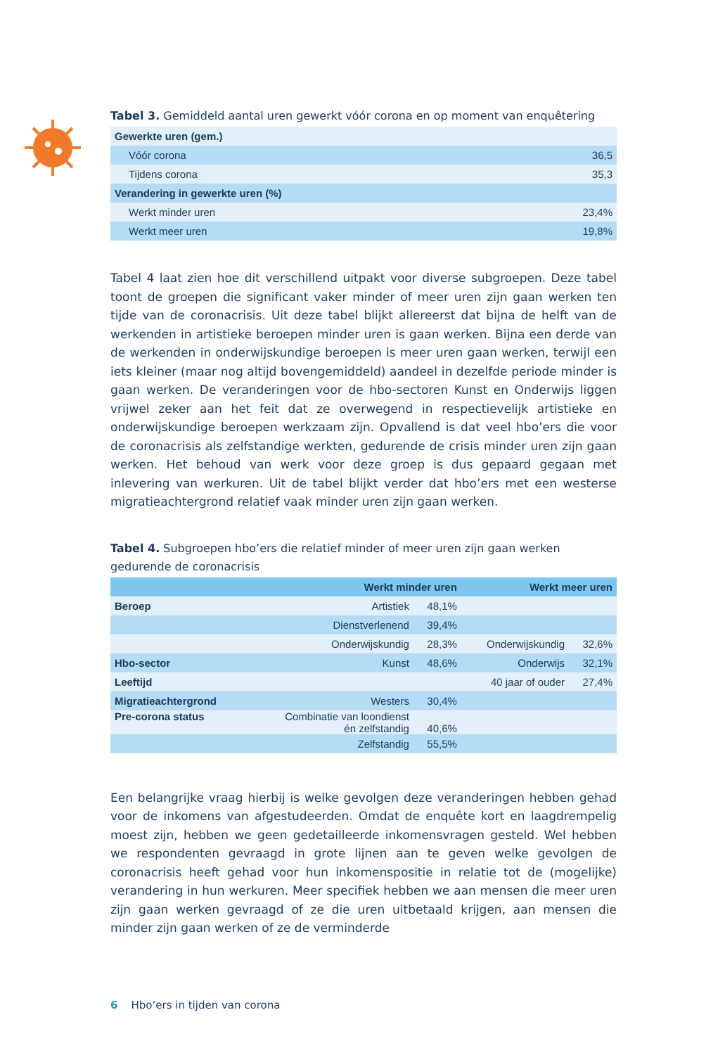Tabel 3. Gemiddeld aantal uren gewerkt vóór corona en op moment van enquêtering
| Gewerkte uren (gem.) | |
| --- | --- |
| Vóór corona | 36,5 |
| Tijdens corona | 35,3 |
| Verandering in gewerkte uren (%) | |
| Werkt minder uren | 23,4% |
| Werkt meer uren | 19,8% |
Tabel 4 laat zien hoe dit verschillend uitpakt voor diverse subgroepen. Deze tabel toont de groepen die significant vaker minder of meer uren zijn gaan werken ten tijde van de coronacrisis. Uit deze tabel blijkt allereerst dat bijna de helft van de werkenden in artistieke beroepen minder uren is gaan werken. Bijna een derde van de werkenden in onderwijskundige beroepen is meer uren gaan werken, terwijl een iets kleiner (maar nog altijd bovengemiddeld) aandeel in dezelfde periode minder is gaan werken. De veranderingen voor de hbo-sectoren Kunst en Onderwijs liggen vrijwel zeker aan het feit dat ze overwegend in respectievelijk artistieke en onderwijskundige beroepen werkzaam zijn. Opvallend is dat veel hbo’ers die voor de coronacrisis als zelfstandige werkten, gedurende de crisis minder uren zijn gaan werken. Het behoud van werk voor deze groep is dus gepaard gegaan met inlevering van werkuren. Uit de tabel blijkt verder dat hbo’ers met een westerse migratieachtergrond relatief vaak minder uren zijn gaan werken.
Tabel 4. Subgroepen hbo’ers die relatief minder of meer uren zijn gaan werken gedurende de coronacrisis
| | Werkt minder uren | | Werkt meer uren | |
| --- | --- | --- | --- | --- |
| Beroep | Artistiek | 48,1% | | |
| | Dienstverlenend | 39,4% | | |
| | Onderwijskundig | 28,3% | Onderwijskundig | 32,6% |
| Hbo-sector | Kunst | 48,6% | Onderwijs | 32,1% |
| Leeftijd | | | 40 jaar of ouder | 27,4% |
| Migratieachtergrond | Westers | 30,4% | | |
| Pre-corona status | Combinatie van loondienst én zelfstandig | 40,6% | | |
| | Zelfstandig | 55,5% | | |
Een belangrijke vraag hierbij is welke gevolgen deze veranderingen hebben gehad voor de inkomens van afgestudeerden. Omdat de enquête kort en laagdrempelig moest zijn, hebben we geen gedetailleerde inkomensvragen gesteld. Wel hebben we respondenten gevraagd in grote lijnen aan te geven welke gevolgen de coronacrisis heeft gehad voor hun inkomenspositie in relatie tot de (mogelijke) verandering in hun werkuren. Meer specifiek hebben we aan mensen die meer uren zijn gaan werken gevraagd of ze die uren uitbetaald krijgen, aan mensen die minder zijn gaan werken of ze de verminderde
6 Hbo’ers in tijden van corona